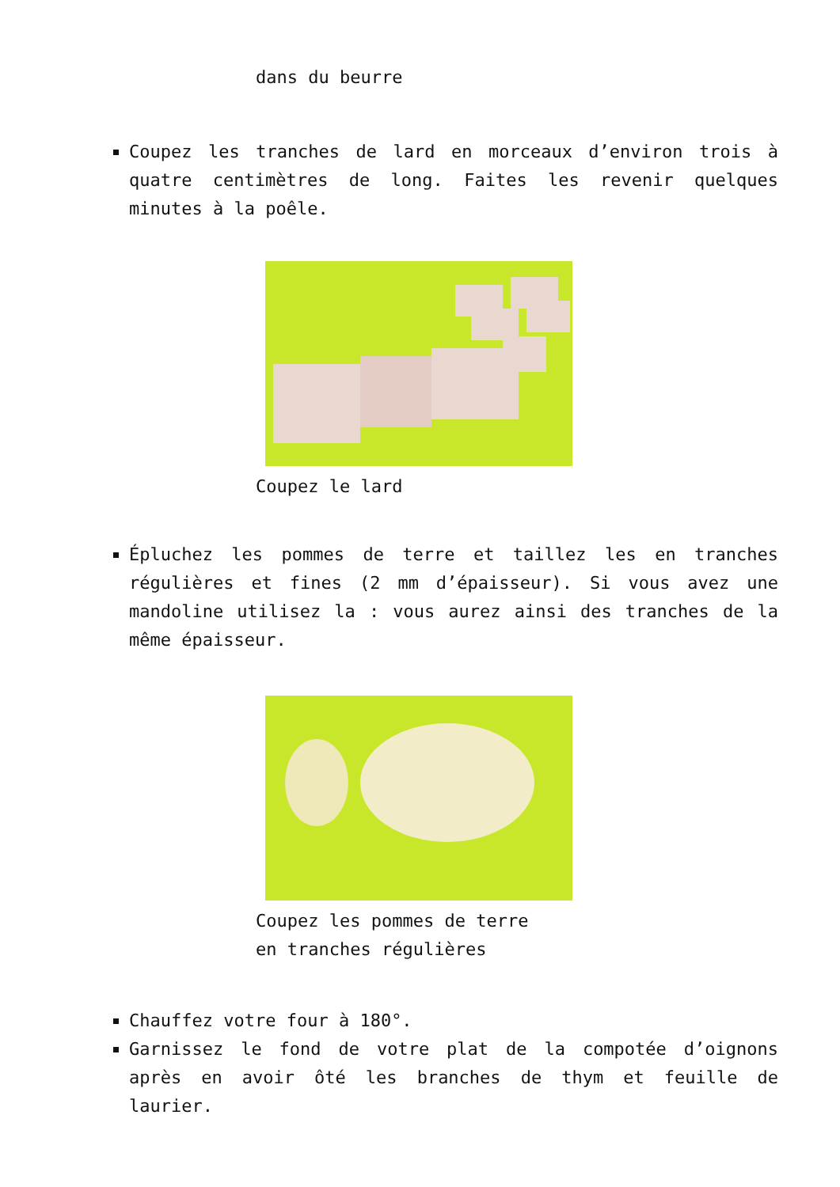dans du beurre
Coupez les tranches de lard en morceaux d’environ trois à quatre centimètres de long. Faites les revenir quelques minutes à la poêle.
Coupez le lard
Épluchez les pommes de terre et taillez les en tranches régulières et fines (2 mm d’épaisseur). Si vous avez une mandoline utilisez la : vous aurez ainsi des tranches de la même épaisseur.
Coupez les pommes de terre
en tranches régulières
Chauffez votre four à 180°.
Garnissez le fond de votre plat de la compotée d’oignons après en avoir ôté les branches de thym et feuille de laurier.